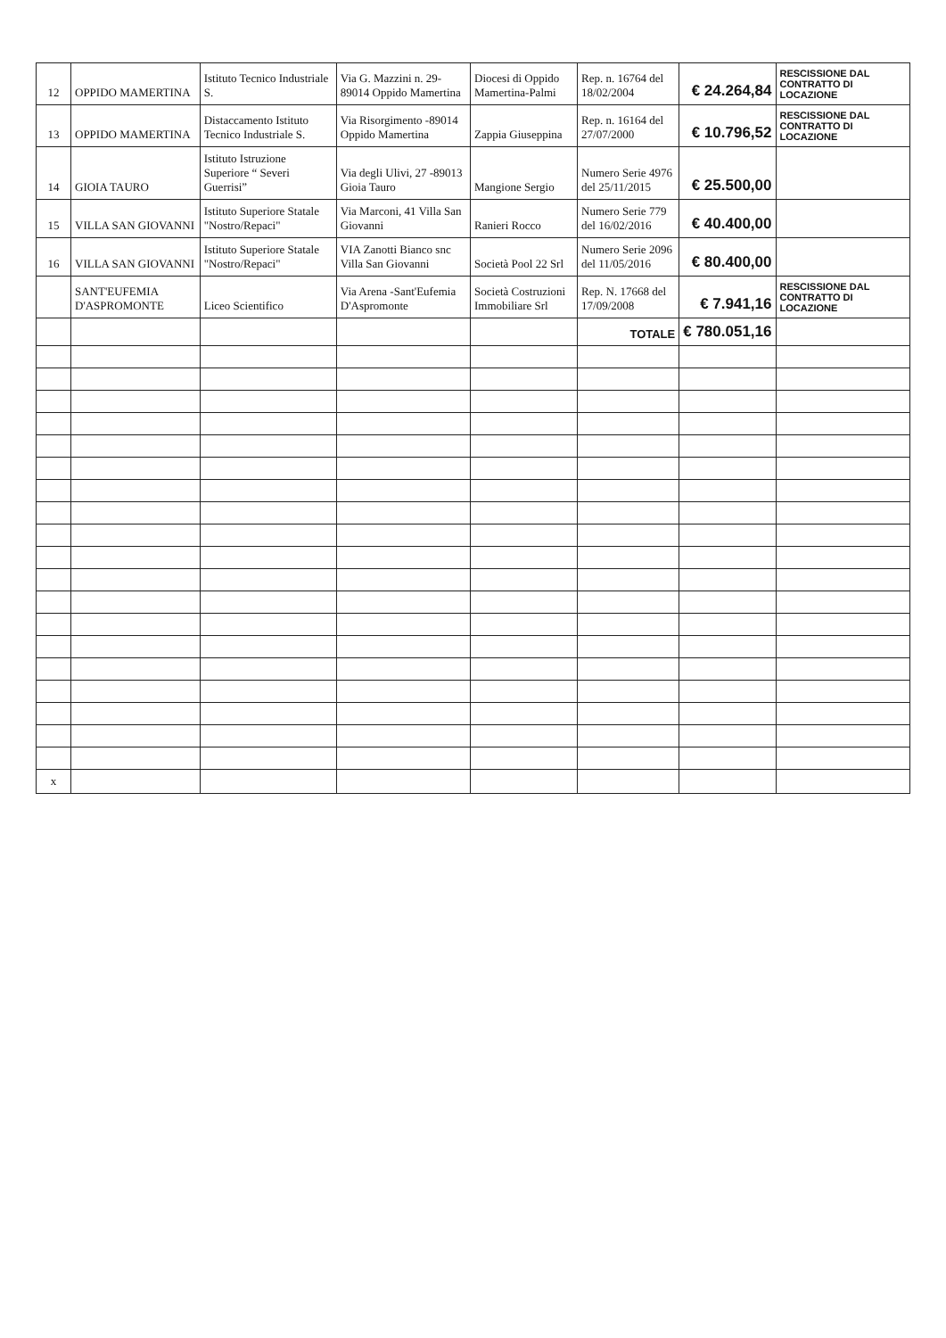| 12 | OPPIDO MAMERTINA | Istituto Tecnico Industriale S. | Via G. Mazzini n. 29- 89014 Oppido Mamertina | Diocesi di Oppido Mamertina-Palmi | Rep. n. 16764 del 18/02/2004 | € 24.264,84 | RESCISSIONE DAL CONTRATTO DI LOCAZIONE |
| 13 | OPPIDO MAMERTINA | Distaccamento Istituto Tecnico Industriale S. | Via Risorgimento -89014 Oppido Mamertina | Zappia Giuseppina | Rep. n. 16164 del 27/07/2000 | € 10.796,52 | RESCISSIONE DAL CONTRATTO DI LOCAZIONE |
| 14 | GIOIA TAURO | Istituto Istruzione Superiore “ Severi Guerrisi” | Via degli Ulivi, 27 -89013 Gioia Tauro | Mangione Sergio | Numero Serie 4976 del 25/11/2015 | € 25.500,00 | |
| 15 | VILLA SAN GIOVANNI | Istituto Superiore Statale "Nostro/Repaci" | Via Marconi, 41 Villa San Giovanni | Ranieri Rocco | Numero Serie 779 del 16/02/2016 | € 40.400,00 | |
| 16 | VILLA SAN GIOVANNI | Istituto Superiore Statale "Nostro/Repaci" | VIA Zanotti Bianco snc Villa San Giovanni | Società Pool 22 Srl | Numero Serie 2096 del 11/05/2016 | € 80.400,00 | |
| | SANT'EUFEMIA D'ASPROMONTE | Liceo Scientifico | Via Arena -Sant'Eufemia D'Aspromonte | Società Costruzioni Immobiliare Srl | Rep. N. 17668 del 17/09/2008 | € 7.941,16 | RESCISSIONE DAL CONTRATTO DI LOCAZIONE |
| | | | | | TOTALE | € 780.051,16 | |
| x | | | | | | | |